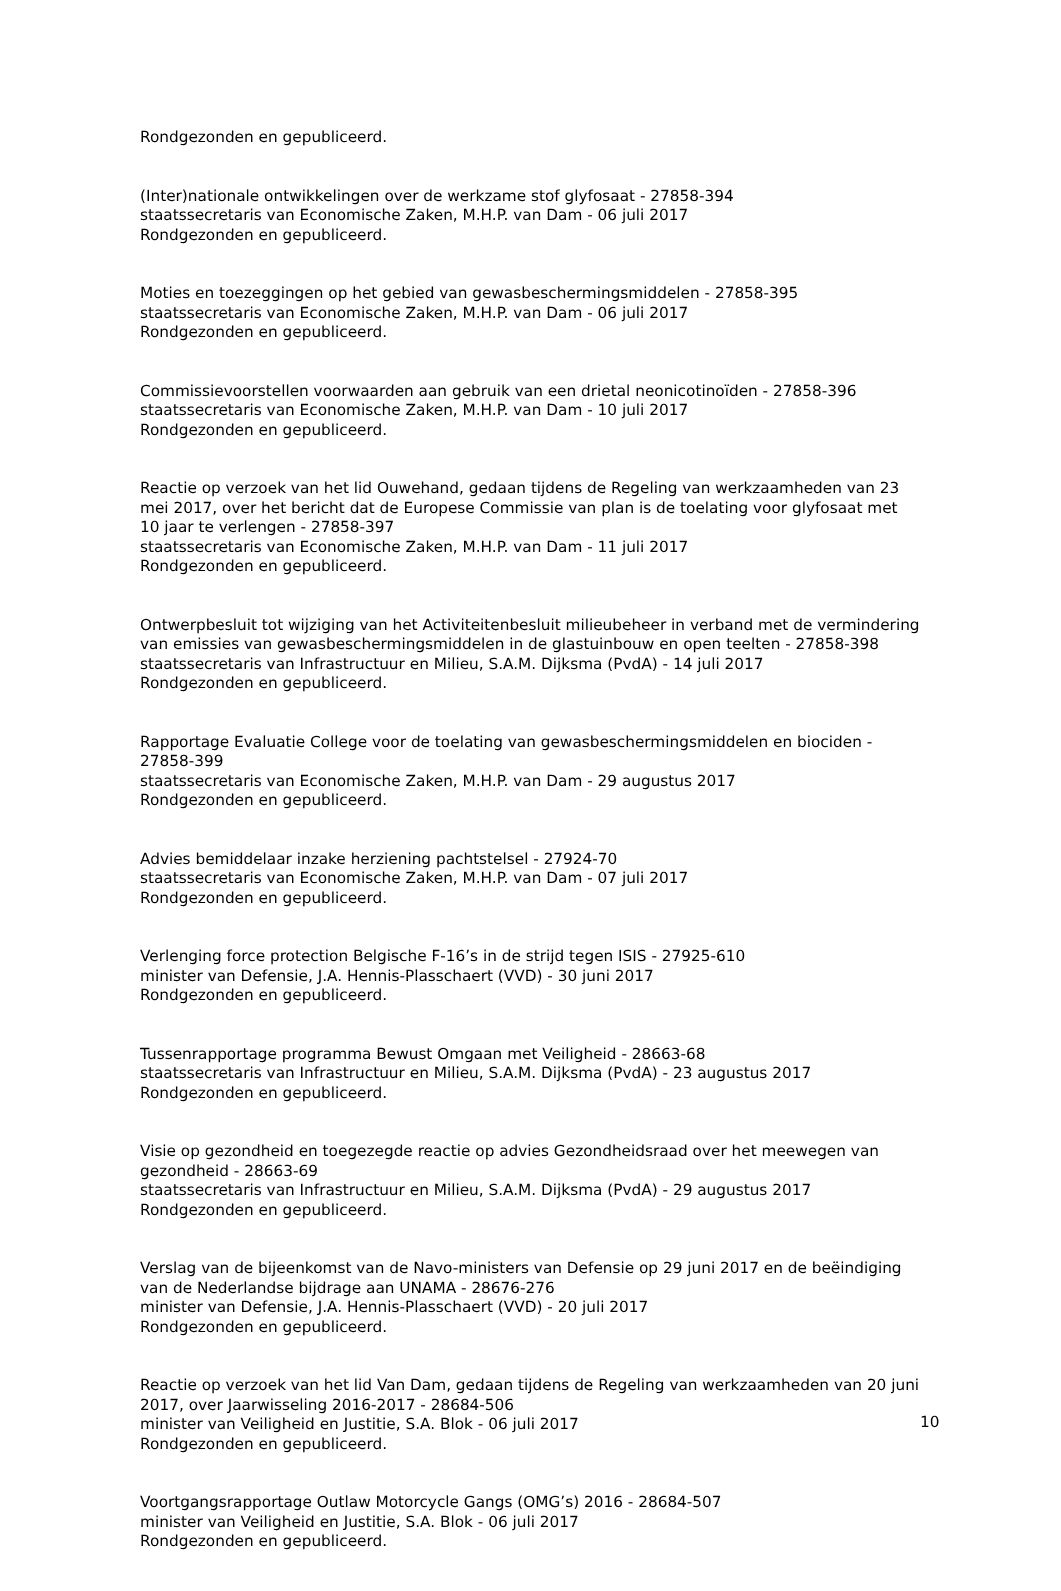Rondgezonden en gepubliceerd.
(Inter)nationale ontwikkelingen over de werkzame stof glyfosaat - 27858-394
staatssecretaris van Economische Zaken, M.H.P. van Dam - 06 juli 2017
Rondgezonden en gepubliceerd.
Moties en toezeggingen op het gebied van gewasbeschermingsmiddelen - 27858-395
staatssecretaris van Economische Zaken, M.H.P. van Dam - 06 juli 2017
Rondgezonden en gepubliceerd.
Commissievoorstellen voorwaarden aan gebruik van een drietal neonicotinoïden - 27858-396
staatssecretaris van Economische Zaken, M.H.P. van Dam - 10 juli 2017
Rondgezonden en gepubliceerd.
Reactie op verzoek van het lid Ouwehand, gedaan tijdens de Regeling van werkzaamheden van 23 mei 2017, over het bericht dat de Europese Commissie van plan is de toelating voor glyfosaat met 10 jaar te verlengen - 27858-397
staatssecretaris van Economische Zaken, M.H.P. van Dam - 11 juli 2017
Rondgezonden en gepubliceerd.
Ontwerpbesluit tot wijziging van het Activiteitenbesluit milieubeheer in verband met de vermindering van emissies van gewasbeschermingsmiddelen in de glastuinbouw en open teelten - 27858-398
staatssecretaris van Infrastructuur en Milieu, S.A.M. Dijksma (PvdA) - 14 juli 2017
Rondgezonden en gepubliceerd.
Rapportage Evaluatie College voor de toelating van gewasbeschermingsmiddelen en biociden - 27858-399
staatssecretaris van Economische Zaken, M.H.P. van Dam - 29 augustus 2017
Rondgezonden en gepubliceerd.
Advies bemiddelaar inzake herziening pachtstelsel - 27924-70
staatssecretaris van Economische Zaken, M.H.P. van Dam - 07 juli 2017
Rondgezonden en gepubliceerd.
Verlenging force protection Belgische F-16’s in de strijd tegen ISIS - 27925-610
minister van Defensie, J.A. Hennis-Plasschaert (VVD) - 30 juni 2017
Rondgezonden en gepubliceerd.
Tussenrapportage programma Bewust Omgaan met Veiligheid - 28663-68
staatssecretaris van Infrastructuur en Milieu, S.A.M. Dijksma (PvdA) - 23 augustus 2017
Rondgezonden en gepubliceerd.
Visie op gezondheid en toegezegde reactie op advies Gezondheidsraad over het meewegen van gezondheid - 28663-69
staatssecretaris van Infrastructuur en Milieu, S.A.M. Dijksma (PvdA) - 29 augustus 2017
Rondgezonden en gepubliceerd.
Verslag van de bijeenkomst van de Navo-ministers van Defensie op 29 juni 2017 en de beëindiging van de Nederlandse bijdrage aan UNAMA - 28676-276
minister van Defensie, J.A. Hennis-Plasschaert (VVD) - 20 juli 2017
Rondgezonden en gepubliceerd.
Reactie op verzoek van het lid Van Dam, gedaan tijdens de Regeling van werkzaamheden van 20 juni 2017, over Jaarwisseling 2016-2017 - 28684-506
minister van Veiligheid en Justitie, S.A. Blok - 06 juli 2017
Rondgezonden en gepubliceerd.
Voortgangsrapportage Outlaw Motorcycle Gangs (OMG’s) 2016 - 28684-507
minister van Veiligheid en Justitie, S.A. Blok - 06 juli 2017
Rondgezonden en gepubliceerd.
10